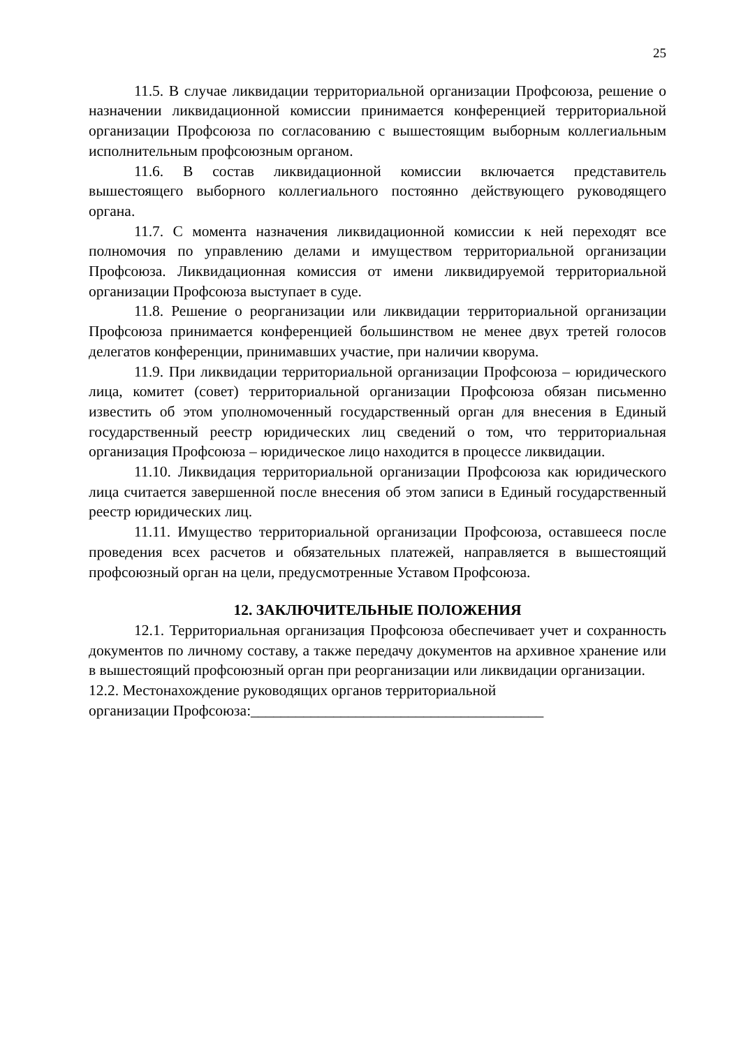25
11.5. В случае ликвидации территориальной организации Профсоюза, решение о назначении ликвидационной комиссии принимается конференцией территориальной организации Профсоюза по согласованию с вышестоящим выборным коллегиальным исполнительным профсоюзным органом.
11.6. В состав ликвидационной комиссии включается представитель вышестоящего выборного коллегиального постоянно действующего руководящего органа.
11.7. С момента назначения ликвидационной комиссии к ней переходят все полномочия по управлению делами и имуществом территориальной организации Профсоюза. Ликвидационная комиссия от имени ликвидируемой территориальной организации Профсоюза выступает в суде.
11.8. Решение о реорганизации или ликвидации территориальной организации Профсоюза принимается конференцией большинством не менее двух третей голосов делегатов конференции, принимавших участие, при наличии кворума.
11.9. При ликвидации территориальной организации Профсоюза – юридического лица, комитет (совет) территориальной организации Профсоюза обязан письменно известить об этом уполномоченный государственный орган для внесения в Единый государственный реестр юридических лиц сведений о том, что территориальная организация Профсоюза – юридическое лицо находится в процессе ликвидации.
11.10. Ликвидация территориальной организации Профсоюза как юридического лица считается завершенной после внесения об этом записи в Единый государственный реестр юридических лиц.
11.11. Имущество территориальной организации Профсоюза, оставшееся после проведения всех расчетов и обязательных платежей, направляется в вышестоящий профсоюзный орган на цели, предусмотренные Уставом Профсоюза.
12. ЗАКЛЮЧИТЕЛЬНЫЕ ПОЛОЖЕНИЯ
12.1. Территориальная организация Профсоюза обеспечивает учет и сохранность документов по личному составу, а также передачу документов на архивное хранение или в вышестоящий профсоюзный орган при реорганизации или ликвидации организации.
12.2. Местонахождение руководящих органов территориальной
организации Профсоюза:_______________________________________